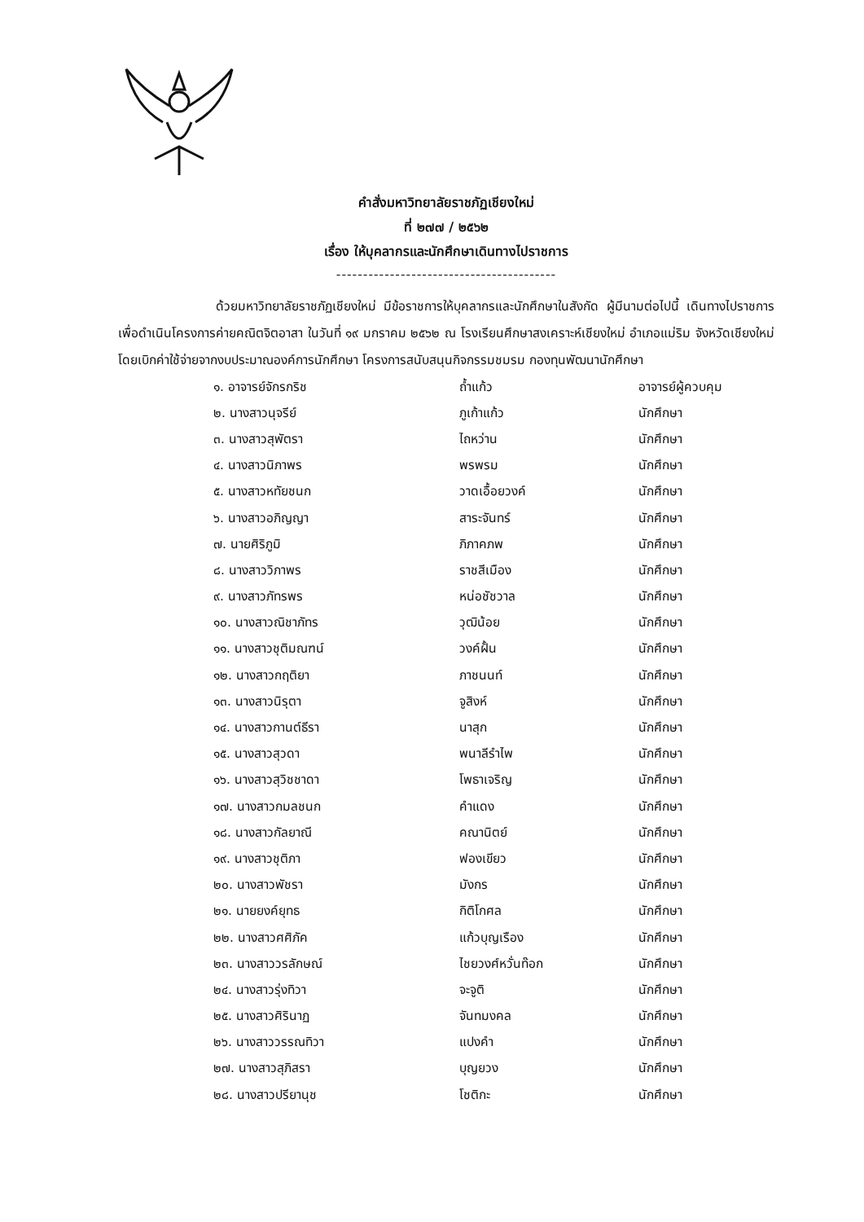คำสั่งมหาวิทยาลัยราชภัฏเชียงใหม่
ที่ ๒๗๗ / ๒๕๖๒
เรื่อง ให้บุคลากรและนักศึกษาเดินทางไปราชการ
-----------------------------------------
ด้วยมหาวิทยาลัยราชภัฏเชียงใหม่ มีข้อราชการให้บุคลากรและนักศึกษาในสังกัด ผู้มีนามต่อไปนี้ เดินทางไปราชการเพื่อดำเนินโครงการค่ายคณิตจิตอาสา ในวันที่ ๑๙ มกราคม ๒๕๖๒ ณ โรงเรียนศึกษาสงเคราะห์เชียงใหม่ อำเภอแม่ริม จังหวัดเชียงใหม่ โดยเบิกค่าใช้จ่ายจากงบประมาณองค์การนักศึกษา โครงการสนับสนุนกิจกรรมชมรม กองทุนพัฒนานักศึกษา
| ๑. อาจารย์จักรกริช | ถ้ำแก้ว | อาจารย์ผู้ควบคุม |
| ๒. นางสาวนุจรีย์ | ภูเก้าแก้ว | นักศึกษา |
| ๓. นางสาวสุพัตรา | ไถหว่าน | นักศึกษา |
| ๔. นางสาวนิภาพร | พรพรม | นักศึกษา |
| ๕. นางสาวหทัยชนก | วาดเอื้อยวงค์ | นักศึกษา |
| ๖. นางสาวอภิญญา | สาระจันทร์ | นักศึกษา |
| ๗. นายศิริภูมิ | ภิภาคภพ | นักศึกษา |
| ๘. นางสาววิภาพร | ราชสีเมือง | นักศึกษา |
| ๙. นางสาวภัทรพร | หน่อชัชวาล | นักศึกษา |
| ๑๐. นางสาวณิชาภัทร | วุฒิน้อย | นักศึกษา |
| ๑๑. นางสาวชุติมณฑน์ | วงค์ฝั้น | นักศึกษา |
| ๑๒. นางสาวกฤติยา | ภาชนนท์ | นักศึกษา |
| ๑๓. นางสาวนิรุตา | จูสิงห์ | นักศึกษา |
| ๑๔. นางสาวกานต์ธีรา | นาสุก | นักศึกษา |
| ๑๕. นางสาวสุวดา | พนาลีรำไพ | นักศึกษา |
| ๑๖. นางสาวสุวิชชาดา | โพธาเจริญ | นักศึกษา |
| ๑๗. นางสาวกมลชนก | คำแดง | นักศึกษา |
| ๑๘. นางสาวกัลยาณี | คณานิตย์ | นักศึกษา |
| ๑๙. นางสาวชุติภา | ฟองเขียว | นักศึกษา |
| ๒๐. นางสาวพัชรา | มังกร | นักศึกษา |
| ๒๑. นายยงค์ยุทธ | กิติโกศล | นักศึกษา |
| ๒๒. นางสาวศศิภัค | แก้วบุญเรือง | นักศึกษา |
| ๒๓. นางสาววรลักษณ์ | ไชยวงศ์หวั่นท๊อก | นักศึกษา |
| ๒๔. นางสาวรุ่งทิวา | จะจูติ | นักศึกษา |
| ๒๕. นางสาวศิรินาฏ | จันทมงคล | นักศึกษา |
| ๒๖. นางสาววรรณทิวา | แปงคำ | นักศึกษา |
| ๒๗. นางสาวสุภิสรา | บุญยวง | นักศึกษา |
| ๒๘. นางสาวปรียานุช | โชติกะ | นักศึกษา |